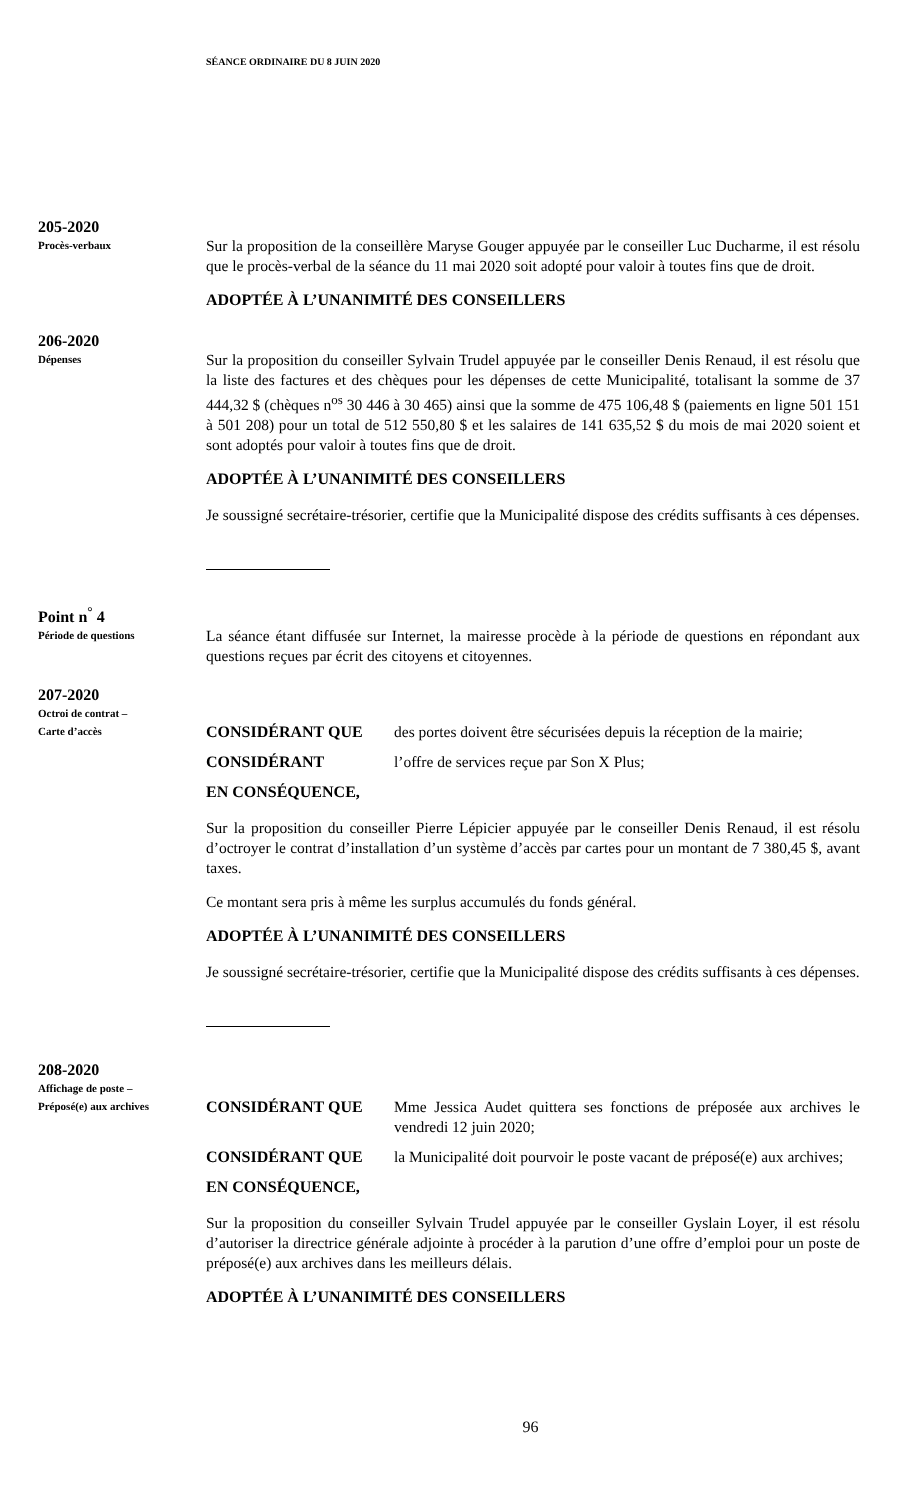SÉANCE ORDINAIRE DU 8 JUIN 2020
205-2020
Procès-verbaux
Sur la proposition de la conseillère Maryse Gouger appuyée par le conseiller Luc Ducharme, il est résolu que le procès-verbal de la séance du 11 mai 2020 soit adopté pour valoir à toutes fins que de droit.
ADOPTÉE À L’UNANIMITÉ DES CONSEILLERS
206-2020
Dépenses
Sur la proposition du conseiller Sylvain Trudel appuyée par le conseiller Denis Renaud, il est résolu que la liste des factures et des chèques pour les dépenses de cette Municipalité, totalisant la somme de 37 444,32 $ (chèques n<sup>os</sup> 30 446 à 30 465) ainsi que la somme de 475 106,48 $ (paiements en ligne 501 151 à 501 208) pour un total de 512 550,80 $ et les salaires de 141 635,52 $ du mois de mai 2020 soient et sont adoptés pour valoir à toutes fins que de droit.
ADOPTÉE À L’UNANIMITÉ DES CONSEILLERS
Je soussigné secrétaire-trésorier, certifie que la Municipalité dispose des crédits suffisants à ces dépenses.
Point n<sup>°</sup> 4
Période de questions
La séance étant diffusée sur Internet, la mairesse procède à la période de questions en répondant aux questions reçues par écrit des citoyens et citoyennes.
207-2020
Octroi de contrat –
Carte d’accès
CONSIDÉRANT QUE des portes doivent être sécurisées depuis la réception de la mairie;
CONSIDÉRANT l’offre de services reçue par Son X Plus;
EN CONSÉQUENCE,
Sur la proposition du conseiller Pierre Lépicier appuyée par le conseiller Denis Renaud, il est résolu d’octroyer le contrat d’installation d’un système d’accès par cartes pour un montant de 7 380,45 $, avant taxes.
Ce montant sera pris à même les surplus accumulés du fonds général.
ADOPTÉE À L’UNANIMITÉ DES CONSEILLERS
Je soussigné secrétaire-trésorier, certifie que la Municipalité dispose des crédits suffisants à ces dépenses.
208-2020
Affichage de poste –
Préposé(e) aux archives
CONSIDÉRANT QUE Mme Jessica Audet quittera ses fonctions de préposée aux archives le vendredi 12 juin 2020;
CONSIDÉRANT QUE la Municipalité doit pourvoir le poste vacant de préposé(e) aux archives;
EN CONSÉQUENCE,
Sur la proposition du conseiller Sylvain Trudel appuyée par le conseiller Gyslain Loyer, il est résolu d’autoriser la directrice générale adjointe à procéder à la parution d’une offre d’emploi pour un poste de préposé(e) aux archives dans les meilleurs délais.
ADOPTÉE À L’UNANIMITÉ DES CONSEILLERS
96